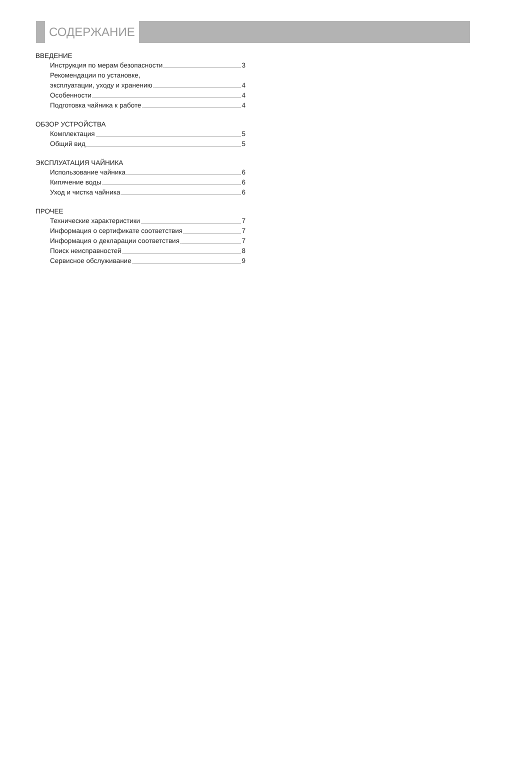СОДЕРЖАНИЕ
ВВЕДЕНИЕ
Инструкция по мерам безопасности 3
Рекомендации по установке,
эксплуатации, уходу и хранению 4
Особенности 4
Подготовка чайника к работе 4
ОБЗОР УСТРОЙСТВА
Комплектация 5
Общий вид 5
ЭКСПЛУАТАЦИЯ ЧАЙНИКА
Использование чайника 6
Кипячение воды 6
Уход и чистка чайника 6
ПРОЧЕЕ
Технические характеристики 7
Информация о сертификате соответствия 7
Информация о декларации соответствия 7
Поиск неисправностей 8
Сервисное обслуживание 9